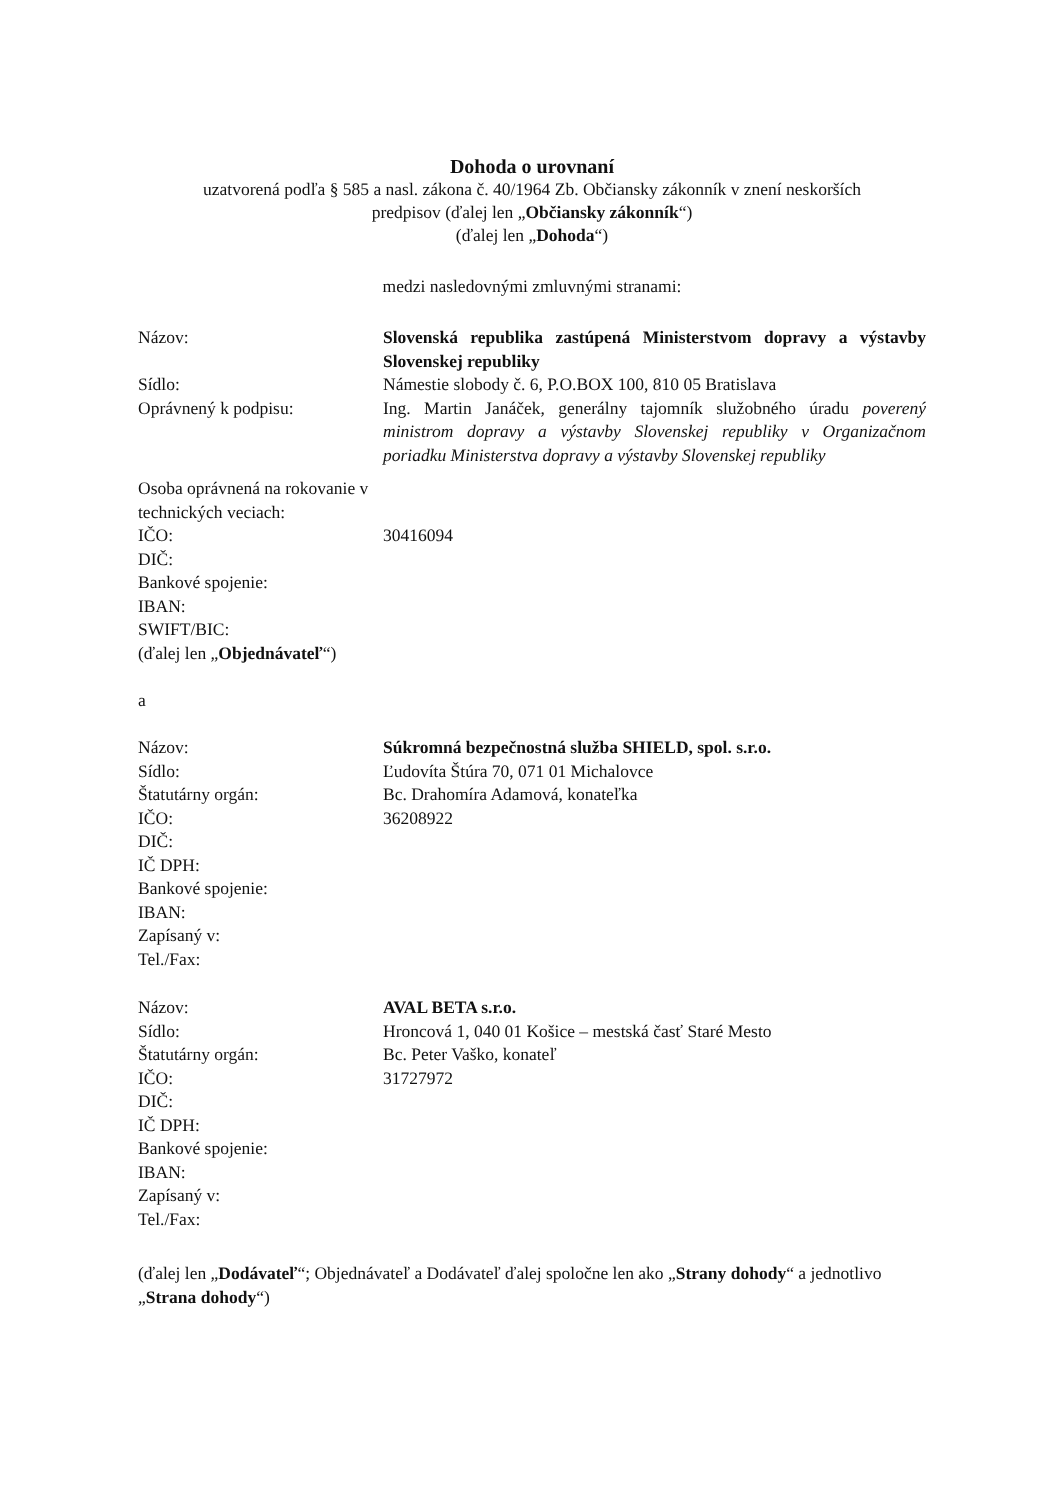Dohoda o urovnaní
uzatvorená podľa § 585 a nasl. zákona č. 40/1964 Zb. Občiansky zákonník v znení neskorších
predpisov (ďalej len „Občiansky zákonník“)
(ďalej len „Dohoda“)
medzi nasledovnými zmluvnými stranami:
| Názov: | Slovenská republika zastúpená Ministerstvom dopravy a výstavby Slovenskej republiky |
| Sídlo: | Námestie slobody č. 6, P.O.BOX 100, 810 05 Bratislava |
| Oprávnený k podpisu: | Ing. Martin Janáček, generálny tajomník služobného úradu poverený ministrom dopravy a výstavby Slovenskej republiky v Organizačnom poriadku Ministerstva dopravy a výstavby Slovenskej republiky |
| Osoba oprávnená na rokovanie v technických veciach: | |
| IČO: | 30416094 |
| DIČ: | |
| Bankové spojenie: | |
| IBAN: | |
| SWIFT/BIC: | |
| (ďalej len „ Objednávateľ “) | |
a
| Názov: | Súkromná bezpečnostná služba SHIELD, spol. s.r.o. |
| Sídlo: | Ľudovíta Štúra 70, 071 01 Michalovce |
| Štatutárny orgán: | Bc. Drahomíra Adamová, konateľka |
| IČO: | 36208922 |
| DIČ: | |
| IČ DPH: | |
| Bankové spojenie: | |
| IBAN: | |
| Zapísaný v: | |
| Tel./Fax: | |
| Názov: | AVAL BETA s.r.o. |
| Sídlo: | Hroncová 1, 040 01 Košice – mestská časť Staré Mesto |
| Štatutárny orgán: | Bc. Peter Vaško, konateľ |
| IČO: | 31727972 |
| DIČ: | |
| IČ DPH: | |
| Bankové spojenie: | |
| IBAN: | |
| Zapísaný v: | |
| Tel./Fax: | |
(ďalej len „Dodávateľ“; Objednávateľ a Dodávateľ ďalej spoločne len ako „Strany dohody“ a jednotlivo „Strana dohody“)